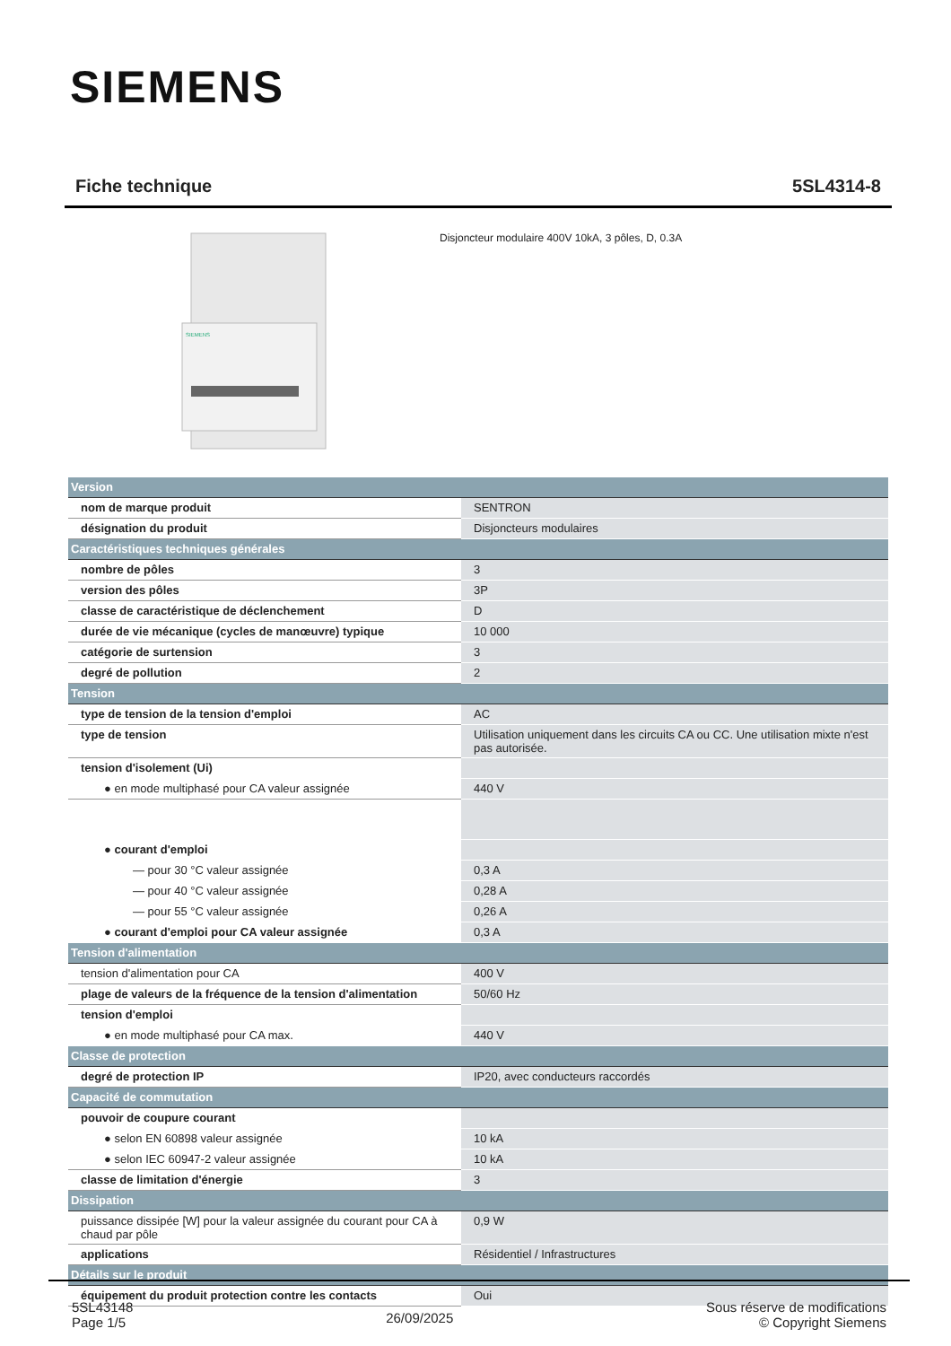SIEMENS
Fiche technique 5SL4314-8
SIEMENS
Disjoncteur modulaire 400V 10kA, 3 pôles, D, 0.3A
| Version | |
| nom de marque produit | SENTRON |
| désignation du produit | Disjoncteurs modulaires |
| Caractéristiques techniques générales | |
| nombre de pôles | 3 |
| version des pôles | 3P |
| classe de caractéristique de déclenchement | D |
| durée de vie mécanique (cycles de manœuvre) typique | 10 000 |
| catégorie de surtension | 3 |
| degré de pollution | 2 |
| Tension | |
| type de tension de la tension d'emploi | AC |
| type de tension | Utilisation uniquement dans les circuits CA ou CC. Une utilisation mixte n'est pas autorisée. |
| tension d'isolement (Ui) | |
| ● en mode multiphasé pour CA valeur assignée | 440 V |
| ● courant d'emploi | |
| — pour 30 °C valeur assignée | 0,3 A |
| — pour 40 °C valeur assignée | 0,28 A |
| — pour 55 °C valeur assignée | 0,26 A |
| ● courant d'emploi pour CA valeur assignée | 0,3 A |
| Tension d'alimentation | |
| tension d'alimentation pour CA | 400 V |
| plage de valeurs de la fréquence de la tension d'alimentation | 50/60 Hz |
| tension d'emploi | |
| ● en mode multiphasé pour CA max. | 440 V |
| Classe de protection | |
| degré de protection IP | IP20, avec conducteurs raccordés |
| Capacité de commutation | |
| pouvoir de coupure courant | |
| ● selon EN 60898 valeur assignée | 10 kA |
| ● selon IEC 60947-2 valeur assignée | 10 kA |
| classe de limitation d'énergie | 3 |
| Dissipation | |
| puissance dissipée [W] pour la valeur assignée du courant pour CA à chaud par pôle | 0,9 W |
| applications | Résidentiel / Infrastructures |
| Détails sur le produit | |
| équipement du produit protection contre les contacts | Oui |
5SL43148
Page 1/5
26/09/2025
Sous réserve de modifications
© Copyright Siemens